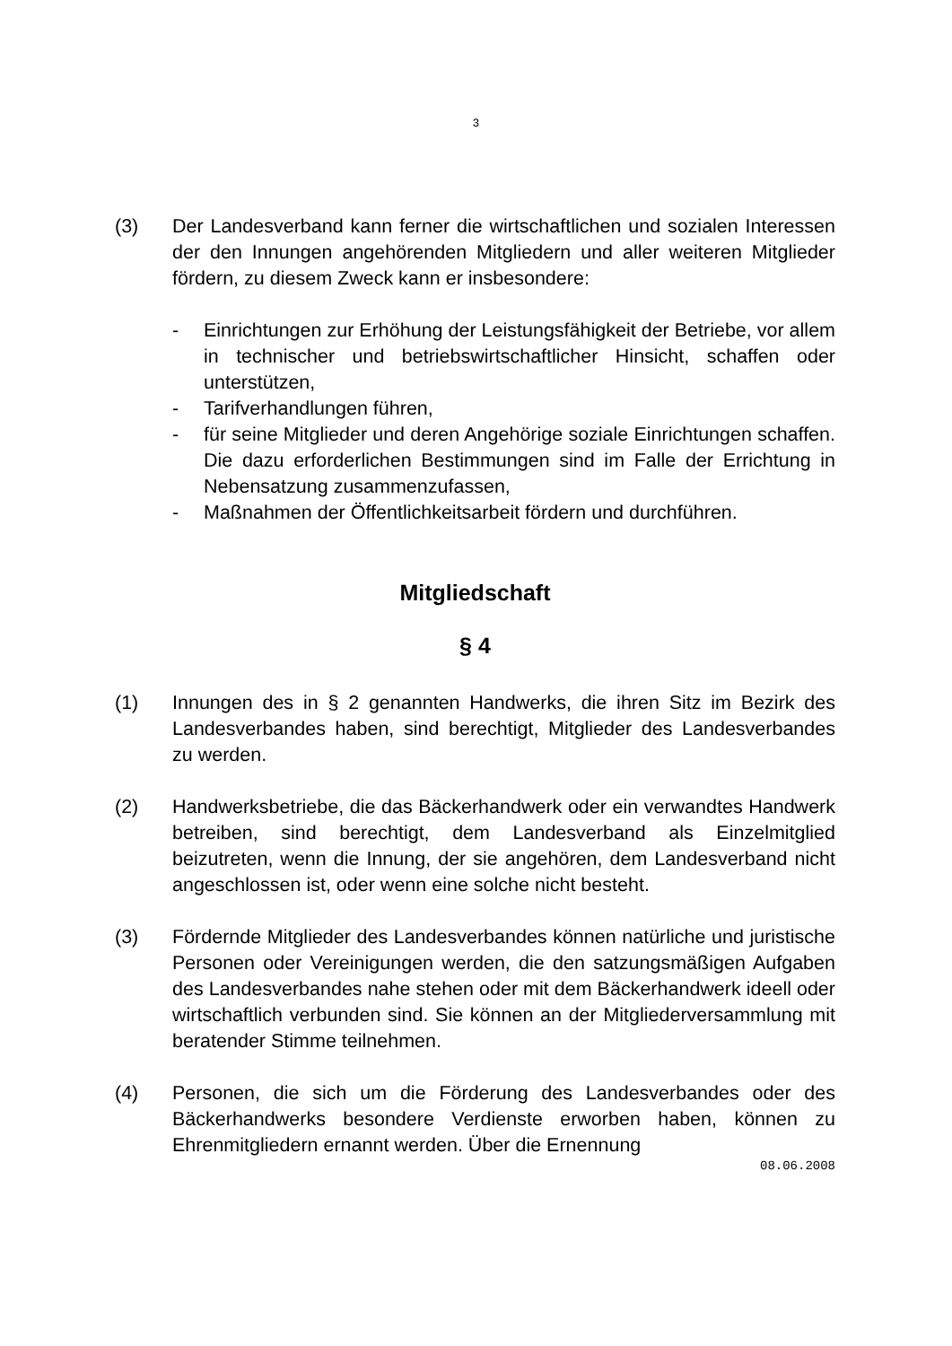3
(3) Der Landesverband kann ferner die wirtschaftlichen und sozialen Interessen der den Innungen angehörenden Mitgliedern und aller weiteren Mitglieder fördern, zu diesem Zweck kann er insbesondere:
- Einrichtungen zur Erhöhung der Leistungsfähigkeit der Betriebe, vor allem in technischer und betriebswirtschaftlicher Hinsicht, schaffen oder unterstützen,
- Tarifverhandlungen führen,
- für seine Mitglieder und deren Angehörige soziale Einrichtungen schaffen. Die dazu erforderlichen Bestimmungen sind im Falle der Errichtung in Nebensatzung zusammenzufassen,
- Maßnahmen der Öffentlichkeitsarbeit fördern und durchführen.
Mitgliedschaft
§ 4
(1) Innungen des in § 2 genannten Handwerks, die ihren Sitz im Bezirk des Landesverbandes haben, sind berechtigt, Mitglieder des Landesverbandes zu werden.
(2) Handwerksbetriebe, die das Bäckerhandwerk oder ein verwandtes Handwerk betreiben, sind berechtigt, dem Landesverband als Einzelmitglied beizutreten, wenn die Innung, der sie angehören, dem Landesverband nicht angeschlossen ist, oder wenn eine solche nicht besteht.
(3) Fördernde Mitglieder des Landesverbandes können natürliche und juristische Personen oder Vereinigungen werden, die den satzungsmäßigen Aufgaben des Landesverbandes nahe stehen oder mit dem Bäckerhandwerk ideell oder wirtschaftlich verbunden sind. Sie können an der Mitgliederversammlung mit beratender Stimme teilnehmen.
(4) Personen, die sich um die Förderung des Landesverbandes oder des Bäckerhandwerks besondere Verdienste erworben haben, können zu Ehrenmitgliedern ernannt werden. Über die Ernennung
08.06.2008